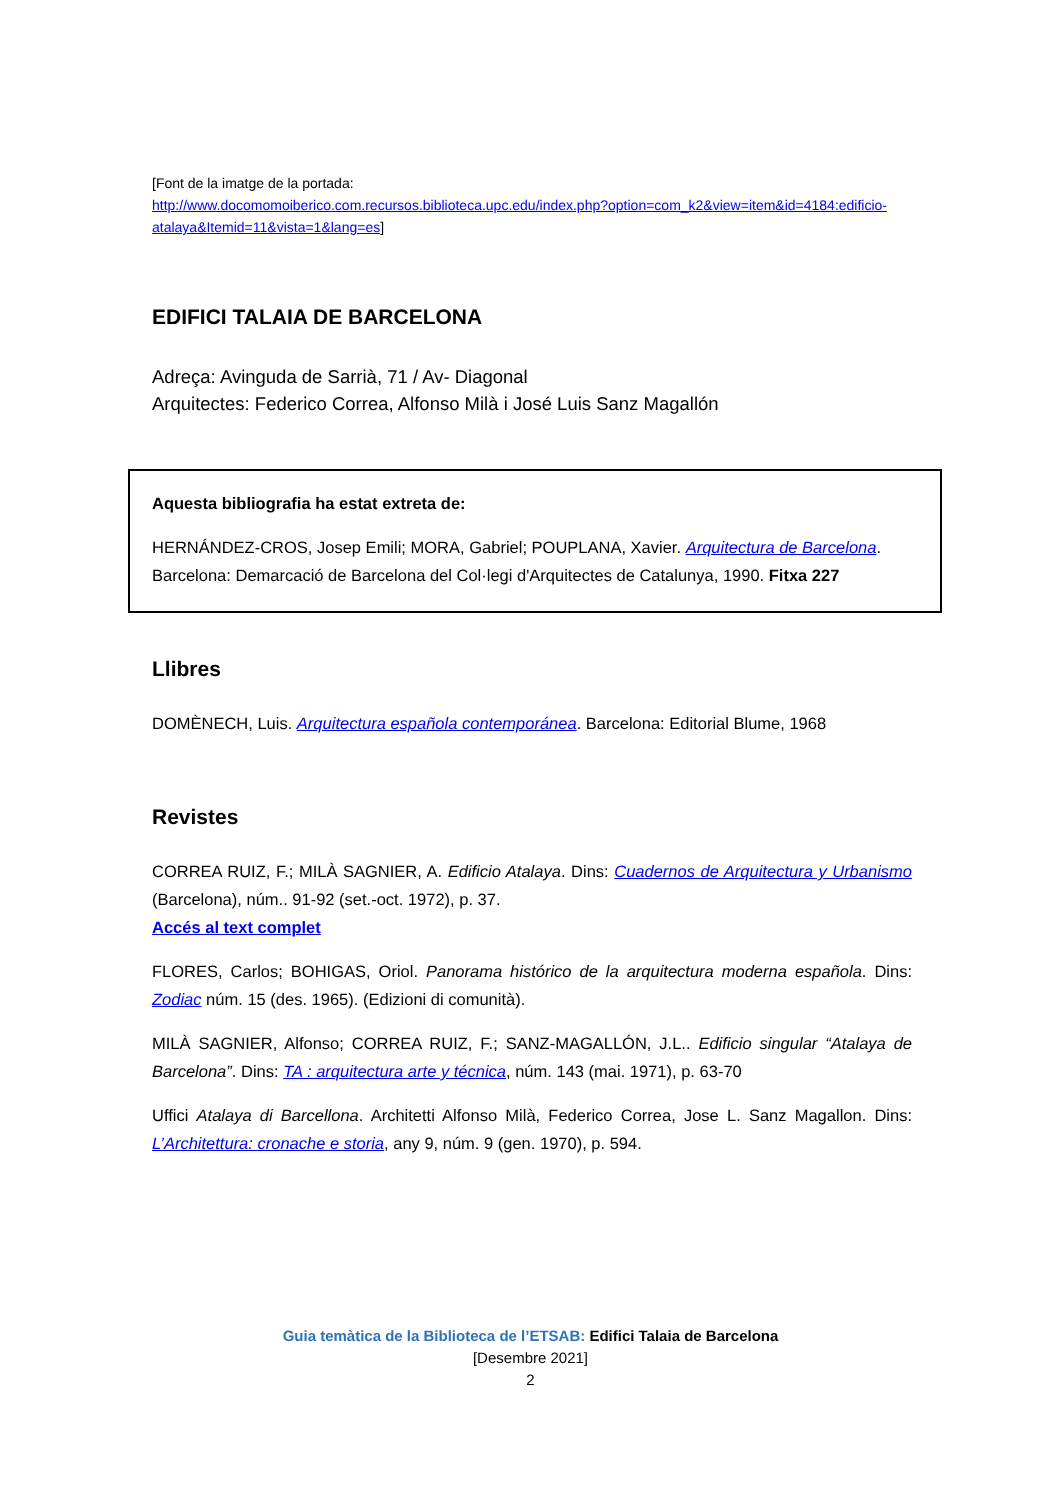[Font de la imatge de la portada:
http://www.docomomoiberico.com.recursos.biblioteca.upc.edu/index.php?option=com_k2&view=item&id=4184:edificio-atalaya&Itemid=11&vista=1&lang=es]
EDIFICI TALAIA DE BARCELONA
Adreça: Avinguda de Sarrià, 71 / Av- Diagonal
Arquitectes: Federico Correa, Alfonso Milà i José Luis Sanz Magallón
Aquesta bibliografia ha estat extreta de:
HERNÁNDEZ-CROS, Josep Emili; MORA, Gabriel; POUPLANA, Xavier. Arquitectura de Barcelona. Barcelona: Demarcació de Barcelona del Col·legi d'Arquitectes de Catalunya, 1990. Fitxa 227
Llibres
DOMÈNECH, Luis. Arquitectura española contemporánea. Barcelona: Editorial Blume, 1968
Revistes
CORREA RUIZ, F.; MILÀ SAGNIER, A. Edificio Atalaya. Dins: Cuadernos de Arquitectura y Urbanismo (Barcelona), núm.. 91-92 (set.-oct. 1972), p. 37.
Accés al text complet
FLORES, Carlos; BOHIGAS, Oriol. Panorama histórico de la arquitectura moderna española. Dins: Zodiac núm. 15 (des. 1965). (Edizioni di comunità).
MILÀ SAGNIER, Alfonso; CORREA RUIZ, F.; SANZ-MAGALLÓN, J.L.. Edificio singular “Atalaya de Barcelona”. Dins: TA : arquitectura arte y técnica, núm. 143 (mai. 1971), p. 63-70
Uffici Atalaya di Barcellona. Architetti Alfonso Milà, Federico Correa, Jose L. Sanz Magallon. Dins: L’Architettura: cronache e storia, any 9, núm. 9 (gen. 1970), p. 594.
Guia temàtica de la Biblioteca de l’ETSAB: Edifici Talaia de Barcelona
[Desembre 2021]
2